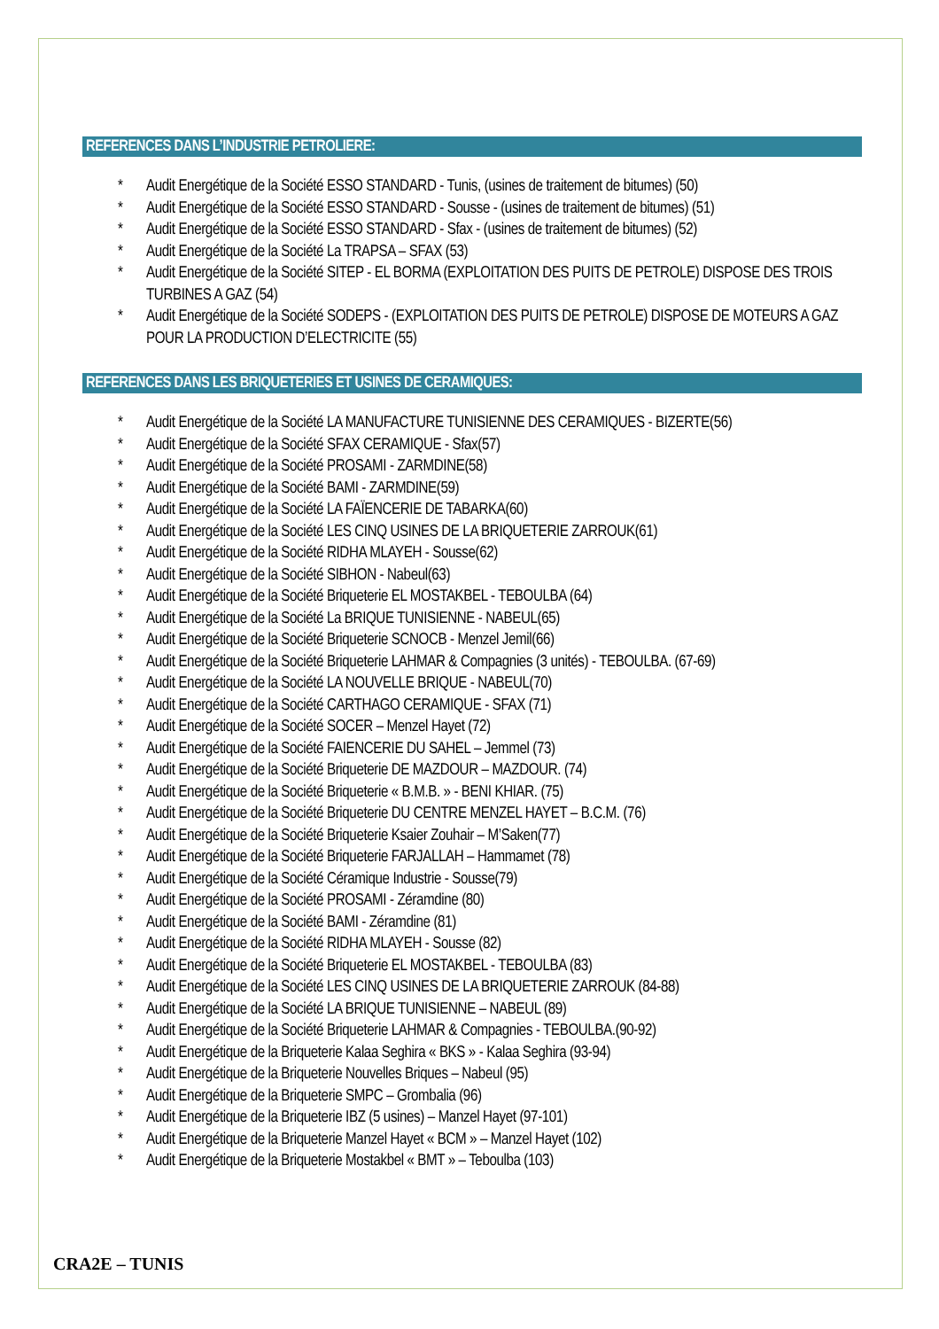REFERENCES DANS L’INDUSTRIE PETROLIERE:
* Audit Energétique de la Société ESSO STANDARD - Tunis, (usines de traitement de bitumes) (50)
* Audit Energétique de la Société ESSO STANDARD - Sousse - (usines de traitement de bitumes) (51)
* Audit Energétique de la Société ESSO STANDARD - Sfax - (usines de traitement de bitumes) (52)
* Audit Energétique de la Société La TRAPSA – SFAX (53)
* Audit Energétique de la Société SITEP - EL BORMA (EXPLOITATION DES PUITS DE PETROLE) DISPOSE DES TROIS TURBINES A GAZ (54)
* Audit Energétique de la Société SODEPS - (EXPLOITATION DES PUITS DE PETROLE) DISPOSE DE MOTEURS A GAZ POUR LA PRODUCTION D’ELECTRICITE (55)
REFERENCES DANS LES BRIQUETERIES ET USINES DE CERAMIQUES:
* Audit Energétique de la Société LA MANUFACTURE TUNISIENNE DES CERAMIQUES - BIZERTE(56)
* Audit Energétique de la Société SFAX CERAMIQUE - Sfax(57)
* Audit Energétique de la Société PROSAMI - ZARMDINE(58)
* Audit Energétique de la Société BAMI - ZARMDINE(59)
* Audit Energétique de la Société LA FAÏENCERIE DE TABARKA(60)
* Audit Energétique de la Société LES CINQ USINES DE LA BRIQUETERIE ZARROUK(61)
* Audit Energétique de la Société RIDHA MLAYEH - Sousse(62)
* Audit Energétique de la Société SIBHON - Nabeul(63)
* Audit Energétique de la Société Briqueterie EL MOSTAKBEL - TEBOULBA (64)
* Audit Energétique de la Société La BRIQUE TUNISIENNE - NABEUL(65)
* Audit Energétique de la Société Briqueterie SCNOCB - Menzel Jemil(66)
* Audit Energétique de la Société Briqueterie LAHMAR & Compagnies (3 unités) - TEBOULBA. (67-69)
* Audit Energétique de la Société LA NOUVELLE BRIQUE - NABEUL(70)
* Audit Energétique de la Société CARTHAGO CERAMIQUE - SFAX (71)
* Audit Energétique de la Société SOCER – Menzel Hayet (72)
* Audit Energétique de la Société FAIENCERIE DU SAHEL – Jemmel (73)
* Audit Energétique de la Société Briqueterie DE MAZDOUR – MAZDOUR. (74)
* Audit Energétique de la Société Briqueterie « B.M.B. » - BENI KHIAR. (75)
* Audit Energétique de la Société Briqueterie DU CENTRE MENZEL HAYET – B.C.M. (76)
* Audit Energétique de la Société Briqueterie Ksaier Zouhair – M’Saken(77)
* Audit Energétique de la Société Briqueterie FARJALLAH – Hammamet (78)
* Audit Energétique de la Société Céramique Industrie - Sousse(79)
* Audit Energétique de la Société PROSAMI - Zéramdine (80)
* Audit Energétique de la Société BAMI - Zéramdine (81)
* Audit Energétique de la Société RIDHA MLAYEH - Sousse (82)
* Audit Energétique de la Société Briqueterie EL MOSTAKBEL - TEBOULBA (83)
* Audit Energétique de la Société LES CINQ USINES DE LA BRIQUETERIE ZARROUK (84-88)
* Audit Energétique de la Société LA BRIQUE TUNISIENNE – NABEUL (89)
* Audit Energétique de la Société Briqueterie LAHMAR & Compagnies - TEBOULBA.(90-92)
* Audit Energétique de la Briqueterie Kalaa Seghira « BKS » - Kalaa Seghira (93-94)
* Audit Energétique de la Briqueterie Nouvelles Briques – Nabeul (95)
* Audit Energétique de la Briqueterie SMPC – Grombalia (96)
* Audit Energétique de la Briqueterie IBZ (5 usines) – Manzel Hayet (97-101)
* Audit Energétique de la Briqueterie Manzel Hayet « BCM » – Manzel Hayet (102)
* Audit Energétique de la Briqueterie Mostakbel « BMT » – Teboulba (103)
CRA2E – TUNIS